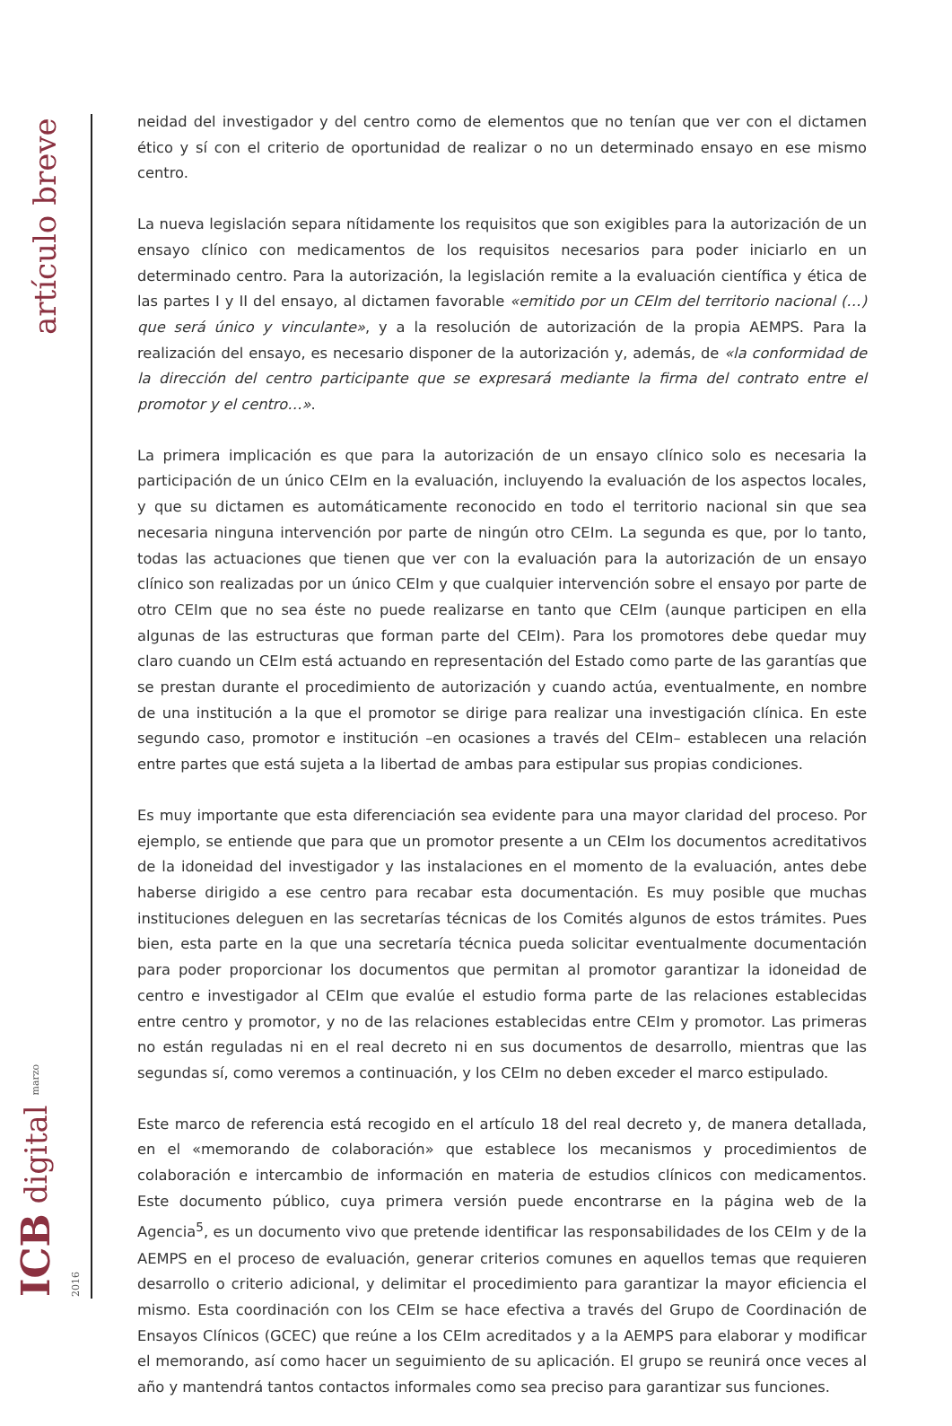artículo breve
ICB digital marzo 2016
neidad del investigador y del centro como de elementos que no tenían que ver con el dictamen ético y sí con el criterio de oportunidad de realizar o no un determinado ensayo en ese mismo centro.
La nueva legislación separa nítidamente los requisitos que son exigibles para la autorización de un ensayo clínico con medicamentos de los requisitos necesarios para poder iniciarlo en un determinado centro. Para la autorización, la legislación remite a la evaluación científica y ética de las partes I y II del ensayo, al dictamen favorable «emitido por un CEIm del territorio nacional (…) que será único y vinculante», y a la resolución de autorización de la propia AEMPS. Para la realización del ensayo, es necesario disponer de la autorización y, además, de «la conformidad de la dirección del centro participante que se expresará mediante la firma del contrato entre el promotor y el centro…».
La primera implicación es que para la autorización de un ensayo clínico solo es necesaria la participación de un único CEIm en la evaluación, incluyendo la evaluación de los aspectos locales, y que su dictamen es automáticamente reconocido en todo el territorio nacional sin que sea necesaria ninguna intervención por parte de ningún otro CEIm. La segunda es que, por lo tanto, todas las actuaciones que tienen que ver con la evaluación para la autorización de un ensayo clínico son realizadas por un único CEIm y que cualquier intervención sobre el ensayo por parte de otro CEIm que no sea éste no puede realizarse en tanto que CEIm (aunque participen en ella algunas de las estructuras que forman parte del CEIm). Para los promotores debe quedar muy claro cuando un CEIm está actuando en representación del Estado como parte de las garantías que se prestan durante el procedimiento de autorización y cuando actúa, eventualmente, en nombre de una institución a la que el promotor se dirige para realizar una investigación clínica. En este segundo caso, promotor e institución –en ocasiones a través del CEIm– establecen una relación entre partes que está sujeta a la libertad de ambas para estipular sus propias condiciones.
Es muy importante que esta diferenciación sea evidente para una mayor claridad del proceso. Por ejemplo, se entiende que para que un promotor presente a un CEIm los documentos acreditativos de la idoneidad del investigador y las instalaciones en el momento de la evaluación, antes debe haberse dirigido a ese centro para recabar esta documentación. Es muy posible que muchas instituciones deleguen en las secretarías técnicas de los Comités algunos de estos trámites. Pues bien, esta parte en la que una secretaría técnica pueda solicitar eventualmente documentación para poder proporcionar los documentos que permitan al promotor garantizar la idoneidad de centro e investigador al CEIm que evalúe el estudio forma parte de las relaciones establecidas entre centro y promotor, y no de las relaciones establecidas entre CEIm y promotor. Las primeras no están reguladas ni en el real decreto ni en sus documentos de desarrollo, mientras que las segundas sí, como veremos a continuación, y los CEIm no deben exceder el marco estipulado.
Este marco de referencia está recogido en el artículo 18 del real decreto y, de manera detallada, en el «memorando de colaboración» que establece los mecanismos y procedimientos de colaboración e intercambio de información en materia de estudios clínicos con medicamentos. Este documento público, cuya primera versión puede encontrarse en la página web de la Agencia<sup>5</sup>, es un documento vivo que pretende identificar las responsabilidades de los CEIm y de la AEMPS en el proceso de evaluación, generar criterios comunes en aquellos temas que requieren desarrollo o criterio adicional, y delimitar el procedimiento para garantizar la mayor eficiencia el mismo. Esta coordinación con los CEIm se hace efectiva a través del Grupo de Coordinación de Ensayos Clínicos (GCEC) que reúne a los CEIm acreditados y a la AEMPS para elaborar y modificar el memorando, así como hacer un seguimiento de su aplicación. El grupo se reunirá once veces al año y mantendrá tantos contactos informales como sea preciso para garantizar sus funciones.